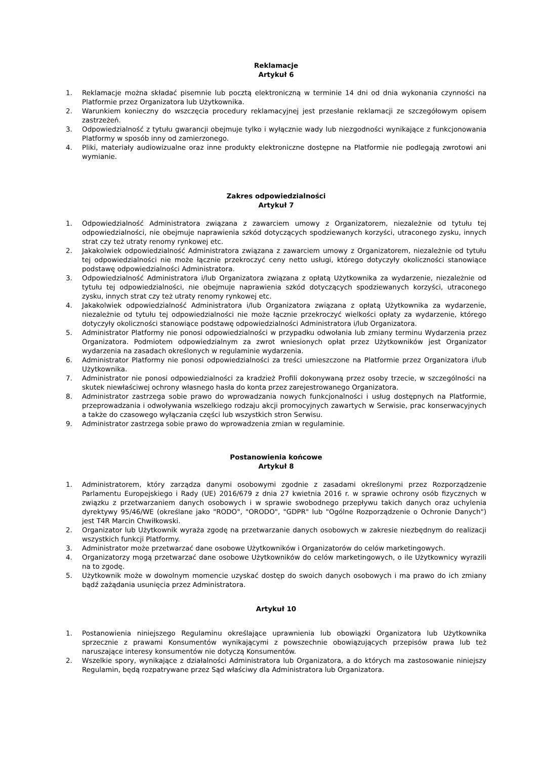Reklamacje
Artykuł 6
1. Reklamacje można składać pisemnie lub pocztą elektroniczną w terminie 14 dni od dnia wykonania czynności na Platformie przez Organizatora lub Użytkownika.
2. Warunkiem konieczny do wszczęcia procedury reklamacyjnej jest przesłanie reklamacji ze szczegółowym opisem zastrzeżeń.
3. Odpowiedzialność z tytułu gwarancji obejmuje tylko i wyłącznie wady lub niezgodności wynikające z funkcjonowania Platformy w sposób inny od zamierzonego.
4. Pliki, materiały audiowizualne oraz inne produkty elektroniczne dostępne na Platformie nie podlegają zwrotowi ani wymianie.
Zakres odpowiedzialności
Artykuł 7
1. Odpowiedzialność Administratora związana z zawarciem umowy z Organizatorem, niezależnie od tytułu tej odpowiedzialności, nie obejmuje naprawienia szkód dotyczących spodziewanych korzyści, utraconego zysku, innych strat czy też utraty renomy rynkowej etc.
2. Jakakolwiek odpowiedzialność Administratora związana z zawarciem umowy z Organizatorem, niezależnie od tytułu tej odpowiedzialności nie może łącznie przekroczyć ceny netto usługi, którego dotyczyły okoliczności stanowiące podstawę odpowiedzialności Administratora.
3. Odpowiedzialność Administratora i/lub Organizatora związana z opłatą Użytkownika za wydarzenie, niezależnie od tytułu tej odpowiedzialności, nie obejmuje naprawienia szkód dotyczących spodziewanych korzyści, utraconego zysku, innych strat czy też utraty renomy rynkowej etc.
4. Jakakolwiek odpowiedzialność Administratora i/lub Organizatora związana z opłatą Użytkownika za wydarzenie, niezależnie od tytułu tej odpowiedzialności nie może łącznie przekroczyć wielkości opłaty za wydarzenie, którego dotyczyły okoliczności stanowiące podstawę odpowiedzialności Administratora i/lub Organizatora.
5. Administrator Platformy nie ponosi odpowiedzialności w przypadku odwołania lub zmiany terminu Wydarzenia przez Organizatora. Podmiotem odpowiedzialnym za zwrot wniesionych opłat przez Użytkowników jest Organizator wydarzenia na zasadach określonych w regulaminie wydarzenia.
6. Administrator Platformy nie ponosi odpowiedzialności za treści umieszczone na Platformie przez Organizatora i/lub Użytkownika.
7. Administrator nie ponosi odpowiedzialności za kradzież Profili dokonywaną przez osoby trzecie, w szczególności na skutek niewłaściwej ochrony własnego hasła do konta przez zarejestrowanego Organizatora.
8. Administrator zastrzega sobie prawo do wprowadzania nowych funkcjonalności i usług dostępnych na Platformie, przeprowadzania i odwoływania wszelkiego rodzaju akcji promocyjnych zawartych w Serwisie, prac konserwacyjnych a także do czasowego wyłączania części lub wszystkich stron Serwisu.
9. Administrator zastrzega sobie prawo do wprowadzenia zmian w regulaminie.
Postanowienia końcowe
Artykuł 8
1. Administratorem, który zarządza danymi osobowymi zgodnie z zasadami określonymi przez Rozporządzenie Parlamentu Europejskiego i Rady (UE) 2016/679 z dnia 27 kwietnia 2016 r. w sprawie ochrony osób fizycznych w związku z przetwarzaniem danych osobowych i w sprawie swobodnego przepływu takich danych oraz uchylenia dyrektywy 95/46/WE (określane jako "RODO", "ORODO", "GDPR" lub "Ogólne Rozporządzenie o Ochronie Danych") jest T4R Marcin Chwiłkowski.
2. Organizator lub Użytkownik wyraża zgodę na przetwarzanie danych osobowych w zakresie niezbędnym do realizacji wszystkich funkcji Platformy.
3. Administrator może przetwarzać dane osobowe Użytkowników i Organizatorów do celów marketingowych.
4. Organizatorzy mogą przetwarzać dane osobowe Użytkowników do celów marketingowych, o ile Użytkownicy wyrazili na to zgodę.
5. Użytkownik może w dowolnym momencie uzyskać dostęp do swoich danych osobowych i ma prawo do ich zmiany bądź zażądania usunięcia przez Administratora.
Artykuł 10
1. Postanowienia niniejszego Regulaminu określające uprawnienia lub obowiązki Organizatora lub Użytkownika sprzecznie z prawami Konsumentów wynikającymi z powszechnie obowiązujących przepisów prawa lub też naruszające interesy konsumentów nie dotyczą Konsumentów.
2. Wszelkie spory, wynikające z działalności Administratora lub Organizatora, a do których ma zastosowanie niniejszy Regulamin, będą rozpatrywane przez Sąd właściwy dla Administratora lub Organizatora.